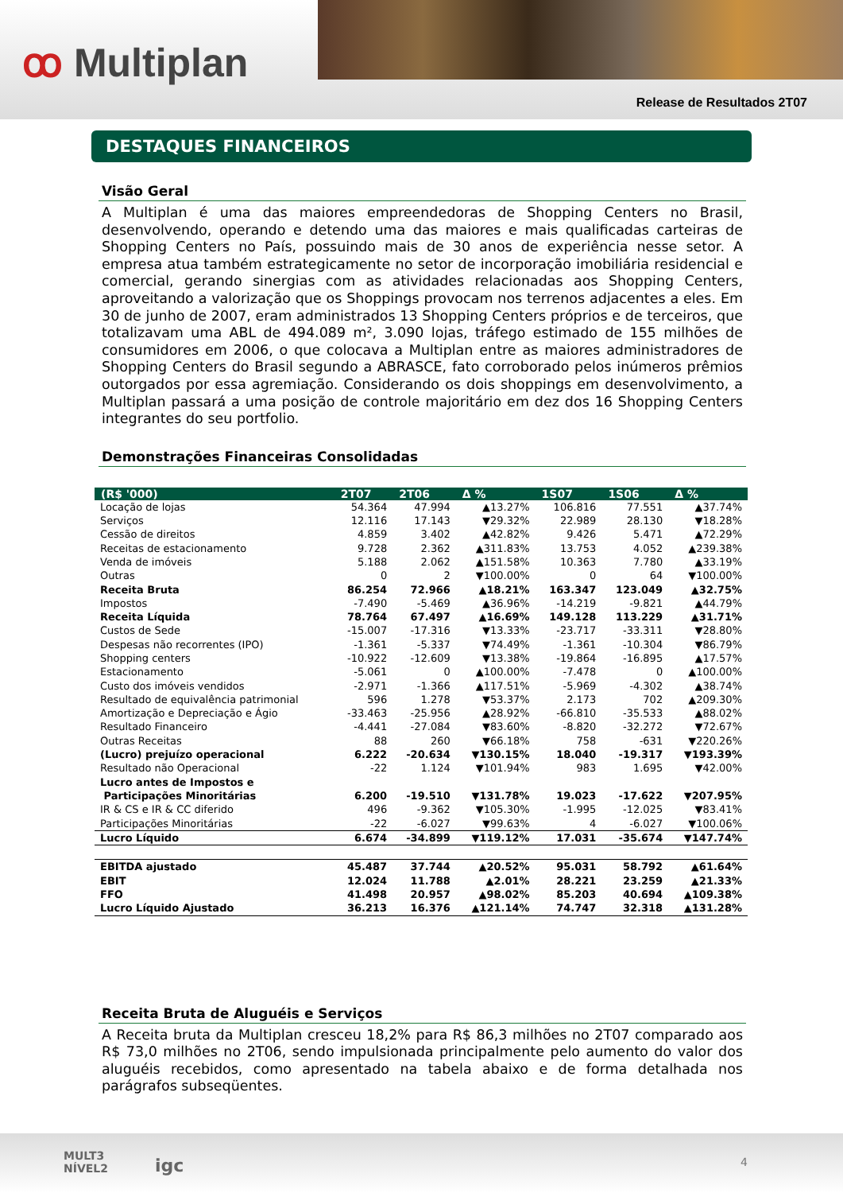ꝏ Multiplan
Release de Resultados 2T07
DESTAQUES FINANCEIROS
Visão Geral
A Multiplan é uma das maiores empreendedoras de Shopping Centers no Brasil, desenvolvendo, operando e detendo uma das maiores e mais qualificadas carteiras de Shopping Centers no País, possuindo mais de 30 anos de experiência nesse setor. A empresa atua também estrategicamente no setor de incorporação imobiliária residencial e comercial, gerando sinergias com as atividades relacionadas aos Shopping Centers, aproveitando a valorização que os Shoppings provocam nos terrenos adjacentes a eles. Em 30 de junho de 2007, eram administrados 13 Shopping Centers próprios e de terceiros, que totalizavam uma ABL de 494.089 m², 3.090 lojas, tráfego estimado de 155 milhões de consumidores em 2006, o que colocava a Multiplan entre as maiores administradores de Shopping Centers do Brasil segundo a ABRASCE, fato corroborado pelos inúmeros prêmios outorgados por essa agremiação. Considerando os dois shoppings em desenvolvimento, a Multiplan passará a uma posição de controle majoritário em dez dos 16 Shopping Centers integrantes do seu portfolio.
Demonstrações Financeiras Consolidadas
| (R$ '000) | 2T07 | 2T06 | Δ % | 1S07 | 1S06 | Δ % |
| --- | --- | --- | --- | --- | --- | --- |
| Locação de lojas | 54.364 | 47.994 | ▲13.27% | 106.816 | 77.551 | ▲37.74% |
| Serviços | 12.116 | 17.143 | ▼29.32% | 22.989 | 28.130 | ▼18.28% |
| Cessão de direitos | 4.859 | 3.402 | ▲42.82% | 9.426 | 5.471 | ▲72.29% |
| Receitas de estacionamento | 9.728 | 2.362 | ▲311.83% | 13.753 | 4.052 | ▲239.38% |
| Venda de imóveis | 5.188 | 2.062 | ▲151.58% | 10.363 | 7.780 | ▲33.19% |
| Outras | 0 | 2 | ▼100.00% | 0 | 64 | ▼100.00% |
| Receita Bruta | 86.254 | 72.966 | ▲18.21% | 163.347 | 123.049 | ▲32.75% |
| Impostos | -7.490 | -5.469 | ▲36.96% | -14.219 | -9.821 | ▲44.79% |
| Receita Líquida | 78.764 | 67.497 | ▲16.69% | 149.128 | 113.229 | ▲31.71% |
| Custos de Sede | -15.007 | -17.316 | ▼13.33% | -23.717 | -33.311 | ▼28.80% |
| Despesas não recorrentes (IPO) | -1.361 | -5.337 | ▼74.49% | -1.361 | -10.304 | ▼86.79% |
| Shopping centers | -10.922 | -12.609 | ▼13.38% | -19.864 | -16.895 | ▲17.57% |
| Estacionamento | -5.061 | 0 | ▲100.00% | -7.478 | 0 | ▲100.00% |
| Custo dos imóveis vendidos | -2.971 | -1.366 | ▲117.51% | -5.969 | -4.302 | ▲38.74% |
| Resultado de equivalência patrimonial | 596 | 1.278 | ▼53.37% | 2.173 | 702 | ▲209.30% |
| Amortização e Depreciação e Ágio | -33.463 | -25.956 | ▲28.92% | -66.810 | -35.533 | ▲88.02% |
| Resultado Financeiro | -4.441 | -27.084 | ▼83.60% | -8.820 | -32.272 | ▼72.67% |
| Outras Receitas | 88 | 260 | ▼66.18% | 758 | -631 | ▼220.26% |
| (Lucro) prejuízo operacional | 6.222 | -20.634 | ▼130.15% | 18.040 | -19.317 | ▼193.39% |
| Resultado não Operacional | -22 | 1.124 | ▼101.94% | 983 | 1.695 | ▼42.00% |
| Lucro antes de Impostos e Participações Minoritárias | 6.200 | -19.510 | ▼131.78% | 19.023 | -17.622 | ▼207.95% |
| IR & CS e IR & CC diferido | 496 | -9.362 | ▼105.30% | -1.995 | -12.025 | ▼83.41% |
| Participações Minoritárias | -22 | -6.027 | ▼99.63% | 4 | -6.027 | ▼100.06% |
| Lucro Líquido | 6.674 | -34.899 | ▼119.12% | 17.031 | -35.674 | ▼147.74% |
| EBITDA ajustado | 45.487 | 37.744 | ▲20.52% | 95.031 | 58.792 | ▲61.64% |
| EBIT | 12.024 | 11.788 | ▲2.01% | 28.221 | 23.259 | ▲21.33% |
| FFO | 41.498 | 20.957 | ▲98.02% | 85.203 | 40.694 | ▲109.38% |
| Lucro Líquido Ajustado | 36.213 | 16.376 | ▲121.14% | 74.747 | 32.318 | ▲131.28% |
Receita Bruta de Aluguéis e Serviços
A Receita bruta da Multiplan cresceu 18,2% para R$ 86,3 milhões no 2T07 comparado aos R$ 73,0 milhões no 2T06, sendo impulsionada principalmente pelo aumento do valor dos aluguéis recebidos, como apresentado na tabela abaixo e de forma detalhada nos parágrafos subseqüentes.
MULT3
NÍVEL2
igc 4